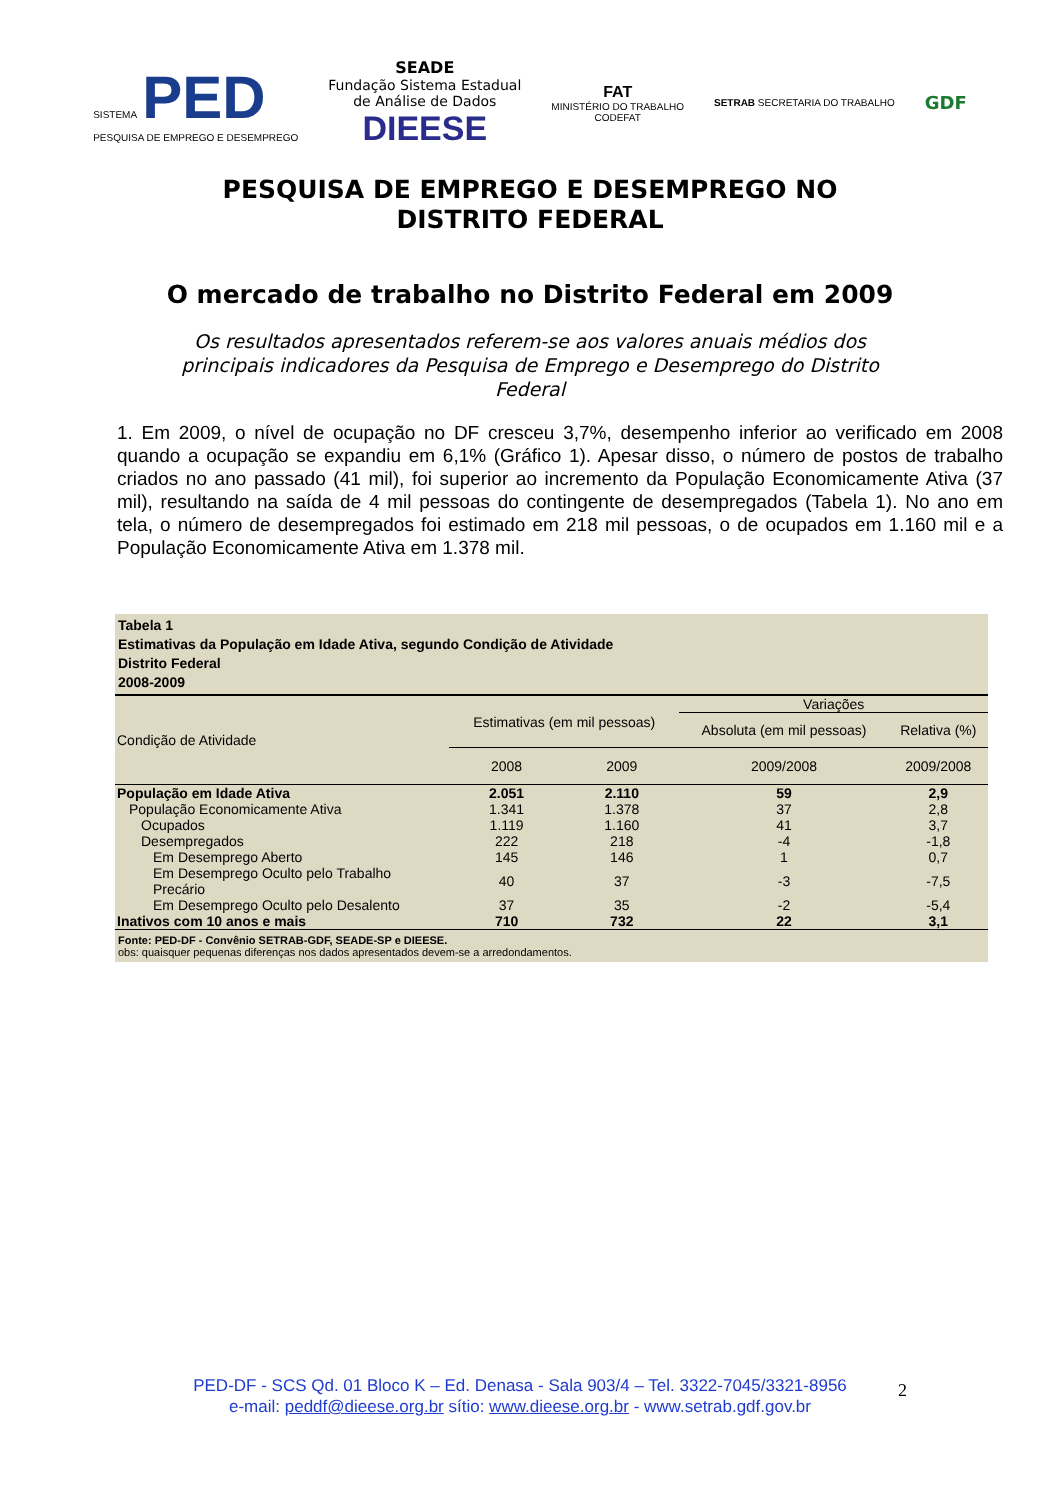SISTEMA PED
PESQUISA DE EMPREGO E DESEMPREGO
SEADE
Fundação Sistema Estadual
de Análise de Dados
DIEESE
FAT
MINISTÉRIO DO TRABALHO
CODEFAT
SETRAB SECRETARIA DO TRABALHO
GDF
PESQUISA DE EMPREGO E DESEMPREGO NO
DISTRITO FEDERAL
O mercado de trabalho no Distrito Federal em 2009
Os resultados apresentados referem-se aos valores anuais médios dos principais indicadores da Pesquisa de Emprego e Desemprego do Distrito Federal
1. Em 2009, o nível de ocupação no DF cresceu 3,7%, desempenho inferior ao verificado em 2008 quando a ocupação se expandiu em 6,1% (Gráfico 1). Apesar disso, o número de postos de trabalho criados no ano passado (41 mil), foi superior ao incremento da População Economicamente Ativa (37 mil), resultando na saída de 4 mil pessoas do contingente de desempregados (Tabela 1). No ano em tela, o número de desempregados foi estimado em 218 mil pessoas, o de ocupados em 1.160 mil e a População Economicamente Ativa em 1.378 mil.
Tabela 1
Estimativas da População em Idade Ativa, segundo Condição de Atividade
Distrito Federal
2008-2009
| Condição de Atividade | Estimativas (em mil pessoas) | | Variações | |
| --- | --- | --- | --- | --- |
| | | | Absoluta (em mil pessoas) | Relativa (%) |
| | 2008 | 2009 | 2009/2008 | 2009/2008 |
| População em Idade Ativa | 2.051 | 2.110 | 59 | 2,9 |
| População Economicamente Ativa | 1.341 | 1.378 | 37 | 2,8 |
| Ocupados | 1.119 | 1.160 | 41 | 3,7 |
| Desempregados | 222 | 218 | -4 | -1,8 |
| Em Desemprego Aberto | 145 | 146 | 1 | 0,7 |
| Em Desemprego Oculto pelo Trabalho Precário | 40 | 37 | -3 | -7,5 |
| Em Desemprego Oculto pelo Desalento | 37 | 35 | -2 | -5,4 |
| Inativos com 10 anos e mais | 710 | 732 | 22 | 3,1 |
Fonte: PED-DF - Convênio SETRAB-GDF, SEADE-SP e DIEESE.
obs: quaisquer pequenas diferenças nos dados apresentados devem-se a arredondamentos.
PED-DF - SCS Qd. 01 Bloco K – Ed. Denasa - Sala 903/4 – Tel. 3322-7045/3321-8956
e-mail: peddf@dieese.org.br sítio: www.dieese.org.br - www.setrab.gdf.gov.br
2